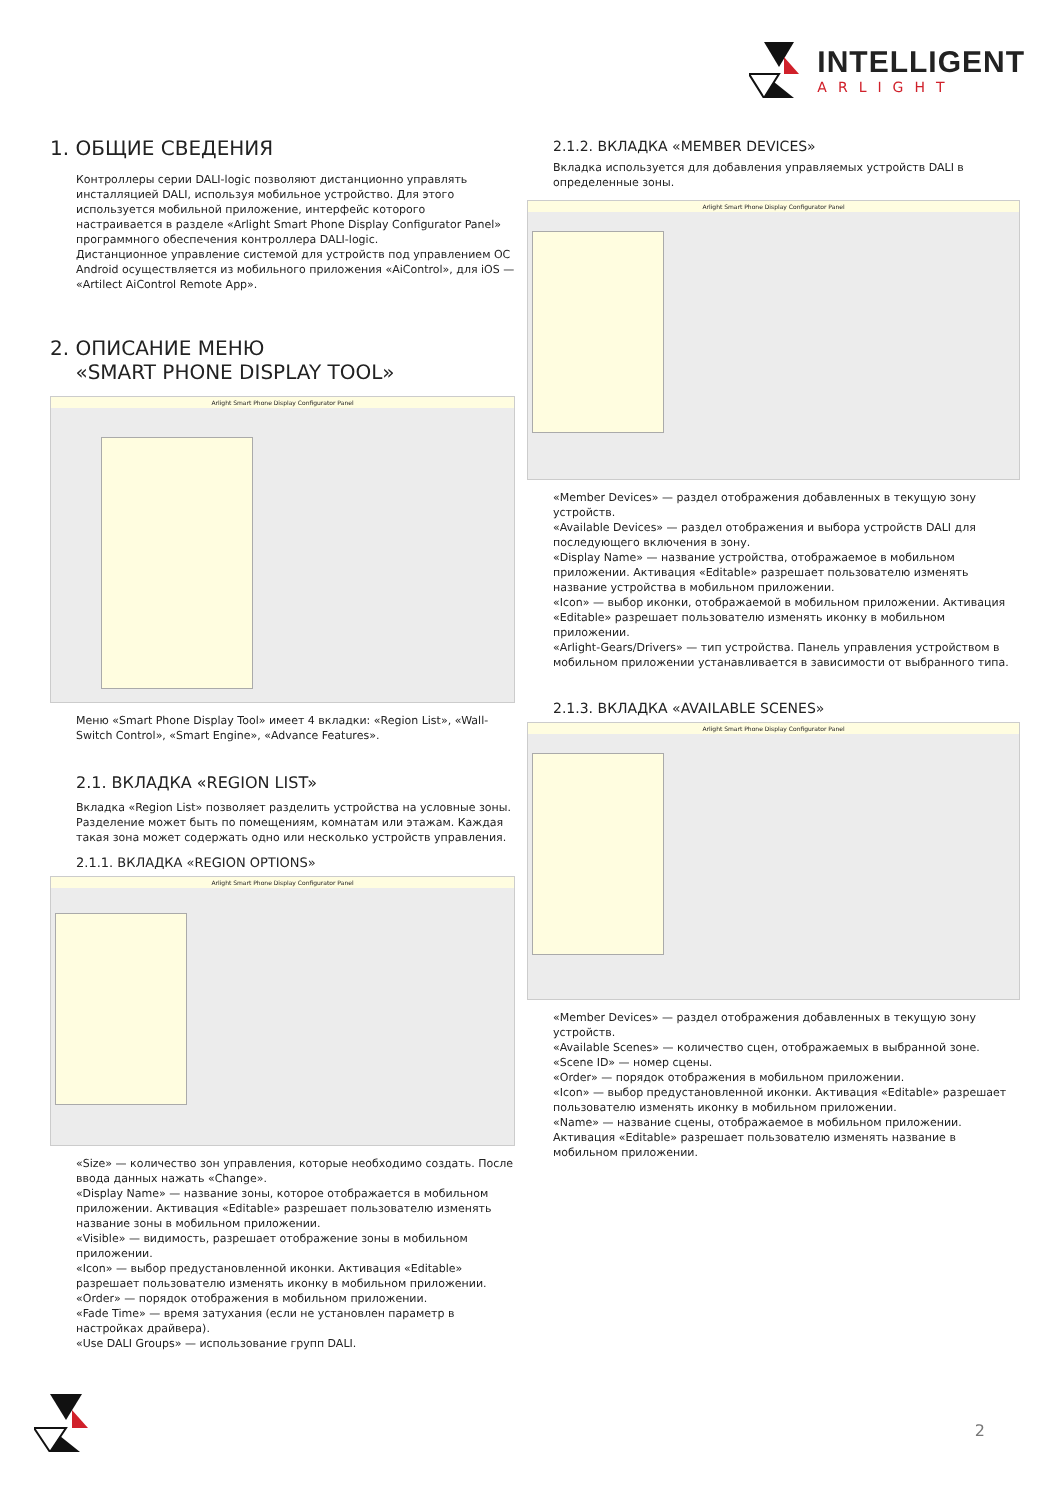INTELLIGENT
ARLIGHT
1. ОБЩИЕ СВЕДЕНИЯ
Контроллеры серии DALI-logic позволяют дистанционно управлять инсталляцией DALI, используя мобильное устройство. Для этого используется мобильной приложение, интерфейс которого настраивается в разделе «Arlight Smart Phone Display Configurator Panel» программного обеспечения контроллера DALI-logic.
Дистанционное управление системой для устройств под управлением ОС Android осуществляется из мобильного приложения «AiControl», для iOS — «Artilect AiControl Remote App».
2. ОПИСАНИЕ МЕНЮ
«SMART PHONE DISPLAY TOOL»
Arlight Smart Phone Display Configurator Panel
Меню «Smart Phone Display Tool» имеет 4 вкладки: «Region List», «Wall-Switch Control», «Smart Engine», «Advance Features».
2.1. ВКЛАДКА «REGION LIST»
Вкладка «Region List» позволяет разделить устройства на условные зоны. Разделение может быть по помещениям, комнатам или этажам. Каждая такая зона может содержать одно или несколько устройств управления.
2.1.1. ВКЛАДКА «REGION OPTIONS»
Arlight Smart Phone Display Configurator Panel
«Size» — количество зон управления, которые необходимо создать. После ввода данных нажать «Change».
«Display Name» — название зоны, которое отображается в мобильном приложении. Активация «Editable» разрешает пользователю изменять название зоны в мобильном приложении.
«Visible» — видимость, разрешает отображение зоны в мобильном приложении.
«Icon» — выбор предустановленной иконки. Активация «Editable» разрешает пользователю изменять иконку в мобильном приложении.
«Order» — порядок отображения в мобильном приложении.
«Fade Time» — время затухания (если не установлен параметр в настройках драйвера).
«Use DALI Groups» — использование групп DALI.
2.1.2. ВКЛАДКА «MEMBER DEVICES»
Вкладка используется для добавления управляемых устройств DALI в определенные зоны.
Arlight Smart Phone Display Configurator Panel
«Member Devices» — раздел отображения добавленных в текущую зону устройств.
«Available Devices» — раздел отображения и выбора устройств DALI для последующего включения в зону.
«Display Name» — название устройства, отображаемое в мобильном приложении. Активация «Editable» разрешает пользователю изменять название устройства в мобильном приложении.
«Icon» — выбор иконки, отображаемой в мобильном приложении. Активация «Editable» разрешает пользователю изменять иконку в мобильном приложении.
«Arlight-Gears/Drivers» — тип устройства. Панель управления устройством в мобильном приложении устанавливается в зависимости от выбранного типа.
2.1.3. ВКЛАДКА «AVAILABLE SCENES»
Arlight Smart Phone Display Configurator Panel
«Member Devices» — раздел отображения добавленных в текущую зону устройств.
«Available Scenes» — количество сцен, отображаемых в выбранной зоне.
«Scene ID» — номер сцены.
«Order» — порядок отображения в мобильном приложении.
«Icon» — выбор предустановленной иконки. Активация «Editable» разрешает пользователю изменять иконку в мобильном приложении.
«Name» — название сцены, отображаемое в мобильном приложении. Активация «Editable» разрешает пользователю изменять название в мобильном приложении.
2